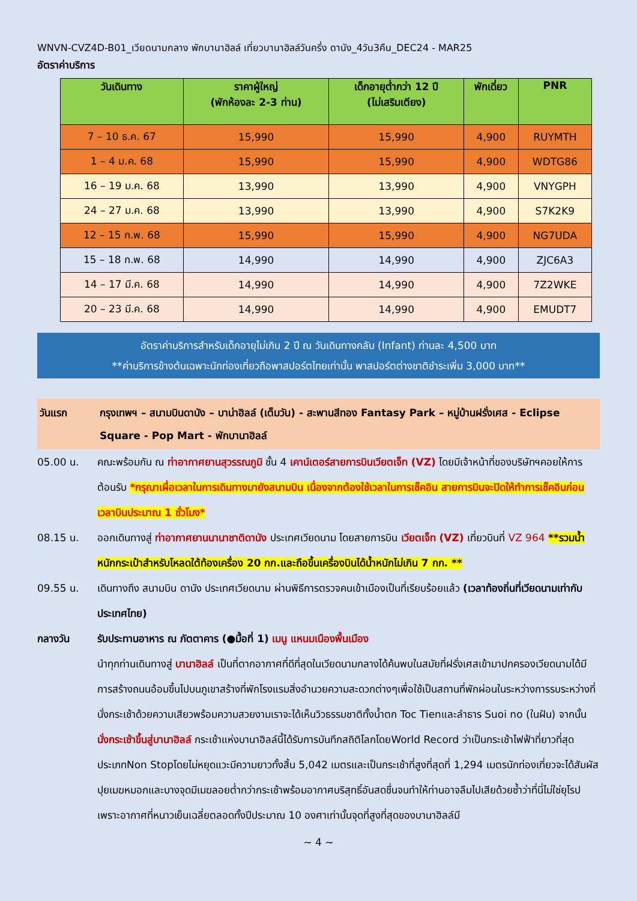WNVN-CVZ4D-B01_เวียดนามกลาง พักบานาฮิลล์ เที่ยวบานาฮิลล์วันครึ่ง ดานัง_4วัน3คืน_DEC24 - MAR25
อัตราค่าบริการ
| วันเดินทาง | ราคาผู้ใหญ่ (พักห้องละ 2-3 ท่าน) | เด็กอายุต่ำกว่า 12 ปี (ไม่เสริมเตียง) | พักเดี่ยว | PNR |
| --- | --- | --- | --- | --- |
| 7 – 10 ธ.ค. 67 | 15,990 | 15,990 | 4,900 | RUYMTH |
| 1 – 4 ม.ค. 68 | 15,990 | 15,990 | 4,900 | WDTG86 |
| 16 – 19 ม.ค. 68 | 13,990 | 13,990 | 4,900 | VNYGPH |
| 24 – 27 ม.ค. 68 | 13,990 | 13,990 | 4,900 | S7K2K9 |
| 12 – 15 ก.พ. 68 | 15,990 | 15,990 | 4,900 | NG7UDA |
| 15 – 18 ก.พ. 68 | 14,990 | 14,990 | 4,900 | ZJC6A3 |
| 14 – 17 มี.ค. 68 | 14,990 | 14,990 | 4,900 | 7Z2WKE |
| 20 – 23 มี.ค. 68 | 14,990 | 14,990 | 4,900 | EMUDT7 |
อัตราค่าบริการสำหรับเด็กอายุไม่เกิน 2 ปี ณ วันเดินทางกลับ (Infant) ท่านละ 4,500 บาท
**ค่าบริการข้างต้นเฉพาะนักท่องเที่ยวถือพาสปอร์ตไทยเท่านั้น พาสปอร์ตต่างชาติชำระเพิ่ม 3,000 บาท**
วันแรก กรุงเทพฯ – สนามบินดานัง – บาน่าฮิลล์ (เต็มวัน) - สะพานสีทอง Fantasy Park – หมู่บ้านฝรั่งเศส - Eclipse Square - Pop Mart - พักบานาฮิลล์
05.00 น. คณะพร้อมกัน ณ ท่าอากาศยานสุวรรณภูมิ ชั้น 4 เคาน์เตอร์สายการบินเวียตเจ็ท (VZ) โดยมีเจ้าหน้าที่ของบริษัทฯคอยให้การต้อนรับ *กรุณาเผื่อเวลาในการเดินทางมายังสนามบิน เนื่องจากต้องใช้เวลาในการเช็คอิน สายการบินจะปิดให้ทำการเช็คอินก่อนเวลาบินประมาณ 1 ชั่วโมง*
08.15 น. ออกเดินทางสู่ ท่าอากาศยานนานาชาติดานัง ประเทศเวียดนาม โดยสายการบิน เวียตเจ็ท (VZ) เที่ยวบินที่ VZ 964 **รวมน้ำหนักกระเป๋าสำหรับโหลดใต้ท้องเครื่อง 20 กก.และถือขึ้นเครื่องบินได้น้ำหนักไม่เกิน 7 กก. **
09.55 น. เดินทางถึง สนามบิน ดานัง ประเทศเวียดนาม ผ่านพิธีการตรวจคนเข้าเมืองเป็นที่เรียบร้อยแล้ว (เวลาท้องถิ่นที่เวียดนามเท่ากับประเทศไทย)
กลางวัน รับประทานอาหาร ณ ภัตตาคาร (●มื้อที่ 1) เมนู แหนมเนืองพื้นเมือง
นำทุกท่านเดินทางสู่ บานาฮิลล์ เป็นที่ตากอากาศที่ดีที่สุดในเวียดนามกลางได้ค้นพบในสมัยที่ฝรั่งเศสเข้ามาปกครองเวียดนามได้มีการสร้างถนนอ้อมขึ้นไปบนภูเขาสร้างที่พักโรงแรมสิ่งอำนวยความสะดวกต่างๆเพื่อใช้เป็นสถานที่พักผ่อนในระหว่างการรบระหว่างที่นั่งกระเช้าด้วยความเสียวพร้อมความสวยงามเราจะได้เห็นวิวธรรมชาติทั้งน้ำตก Toc Tienและลำธาร Suoi no (ในฝัน) จากนั้น นั่งกระเช้าขึ้นสู่บานาฮิลล์ กระเช้าแห่งบานาฮิลล์นี้ได้รับการบันทึกสถิติโลกโดยWorld Record ว่าเป็นกระเช้าไฟฟ้าที่ยาวที่สุดประเภทNon Stopโดยไม่หยุดแวะมีความยาวทั้งสิ้น 5,042 เมตรและเป็นกระเช้าที่สูงที่สุดที่ 1,294 เมตรนักท่องเที่ยวจะได้สัมผัสปุยเมฆหมอกและบางจุดมีเมฆลอยต่ำกว่ากระเช้าพร้อมอากาศบริสุทธิ์อันสดชื่นจนทำให้ท่านอาจลืมไปเสียด้วยซ้ำว่าที่นี่ไม่ใช่ยุโรปเพราะอากาศที่หนาวเย็นเฉลี่ยตลอดทั้งปีประมาณ 10 องศาเท่านั้นจุดที่สูงที่สุดของบานาฮิลล์มี
~ 4 ~